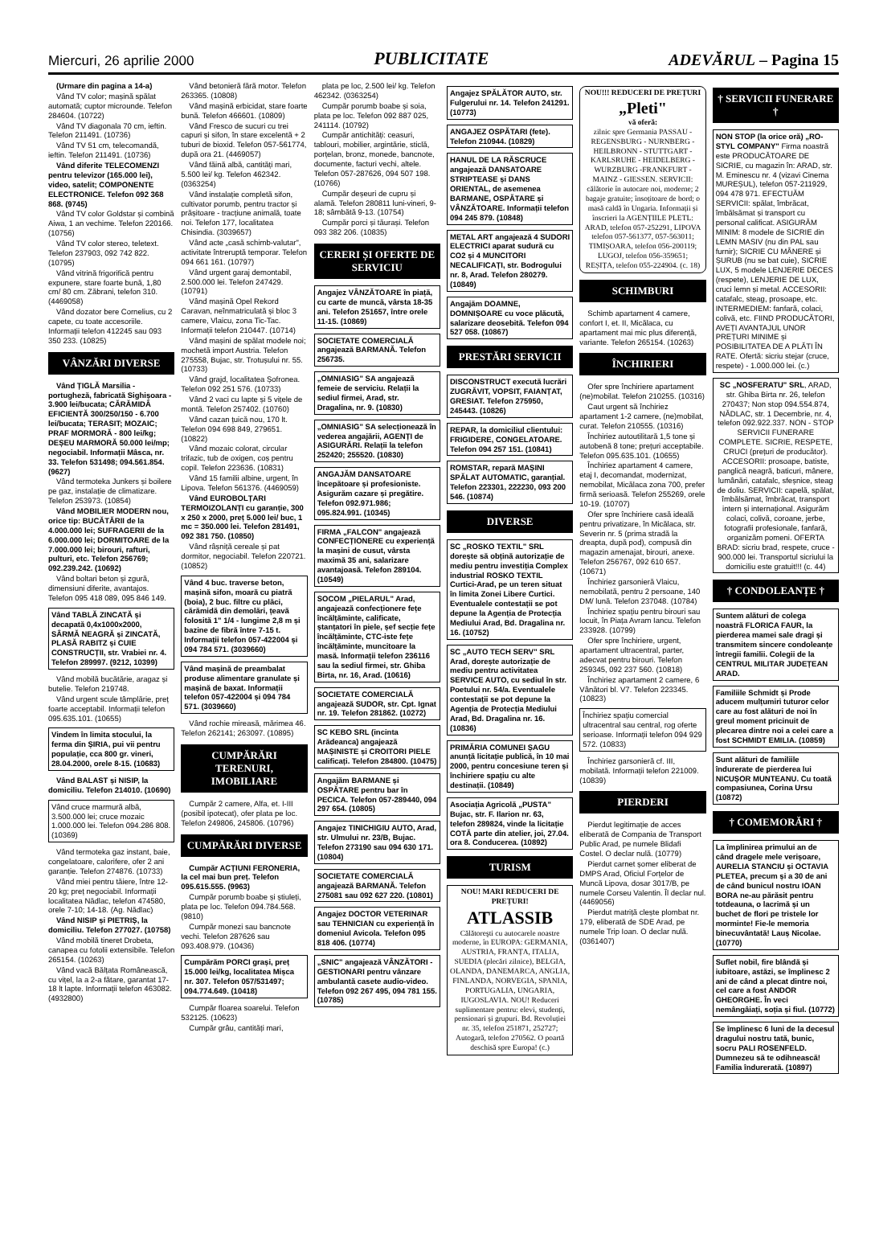Miercuri, 26 aprilie 2000 PUBLICITATE ADEVĂRUL – Pagina 15
(Urmare din pagina a 14-a)
Vând TV color; mașină spălat automată; cuptor microunde. Telefon 284604. (10722)
Vând TV diagonala 70 cm, ieftin. Telefon 211491. (10736)
Vând TV 51 cm, telecomandă, ieftin. Telefon 211491. (10736)
Vând diferite TELECOMENZI pentru televizor (165.000 lei), video, satelit; COMPONENTE ELECTRONICE. Telefon 092 368 868. (9745)
Vând TV color Goldstar și combină Aiwa, 1 an vechime. Telefon 220166. (10756)
Vând TV color stereo, teletext. Telefon 237903, 092 742 822. (10795)
Vând vitrină frigorifică pentru expunere, stare foarte bună, 1,80 cm/ 80 cm. Zăbrani, telefon 310. (4469058)
Vând dozator bere Cornelius, cu 2 capete, cu toate accesoriile. Informații telefon 412245 sau 093 350 233. (10825)
VÂNZĂRI DIVERSE
Vând ȚIGLĂ Marsilia - portugheză, fabricată Sighișoara - 3.900 lei/bucata; CĂRĂMIDĂ EFICIENTĂ 300/250/150 - 6.700 lei/bucata; TERASIT; MOZAIC; PRAF MORMORĂ - 800 lei/kg; DEȘEU MARMORĂ 50.000 lei/mp; negociabil. Informații Mâsca, nr. 33. Telefon 531498; 094.561.854. (9627)
Vând termoteka Junkers și boilere pe gaz, instalație de climatizare. Telefon 253973. (10854)
Vând MOBILIER MODERN nou, orice tip: BUCĂTĂRII de la 4.000.000 lei; SUFRAGERII de la 6.000.000 lei; DORMITOARE de la 7.000.000 lei; birouri, rafturi, pulturi, etc. Telefon 256769; 092.239.242. (10692)
Vând boltari beton și zgură, dimensiuni diferite, avantajos. Telefon 095 418 089, 095 846 149.
Vând TABLĂ ZINCATĂ și decapată 0,4x1000x2000, SÂRMĂ NEAGRĂ și ZINCATĂ, PLASĂ RABITZ și CUIE CONSTRUCȚII, str. Vrabiei nr. 4. Telefon 289997. (9212, 10399)
Vând mobilă bucătărie, aragaz și butelie. Telefon 219748.
Vând urgent scule tâmplărie, preț foarte acceptabil. Informații telefon 095.635.101. (10655)
Vindem în limita stocului, la ferma din ȘIRIA, pui vii pentru populație, cca 800 gr. vineri, 28.04.2000, orele 8-15. (10683)
Vând BALAST și NISIP, la domiciliu. Telefon 214010. (10690)
Vând cruce marmură albă, 3.500.000 lei; cruce mozaic 1.000.000 lei. Telefon 094.286 808. (10369)
Vând termoteka gaz instant, baie, congelatoare, calorifere, ofer 2 ani garanție. Telefon 274876. (10733)
Vând miei pentru tăiere, între 12-20 kg; preț negociabil. Informații localitatea Nădlac, telefon 474580, orele 7-10; 14-18. (Ag. Nădlac)
Vând NISIP și PIETRIȘ, la domiciliu. Telefon 277027. (10758)
Vând mobilă tineret Drobeta, canapea cu fotolii extensibile. Telefon 265154. (10263)
Vând vacă Bălțata Românească, cu vițel, la a 2-a fătare, garantat 17-18 lt lapte. Informații telefon 463082. (4932800)
Vând betonieră fără motor. Telefon 263365. (10808)
Vând mașină erbicidat, stare foarte bună. Telefon 466601. (10809)
Vând Fresco de sucuri cu trei capuri și sifon, în stare excelentă + 2 tuburi de bioxid. Telefon 057-561774, după ora 21. (4469057)
Vând făină albă, cantități mari, 5.500 lei/ kg. Telefon 462342. (0363254)
Vând instalație completă sifon, cultivator porumb, pentru tractor și prășitoare - tracțiune animală, toate noi. Telefon 177, localitatea Chisindia. (3039657)
Vând acte „casă schimb-valutar", activitate întreruptă temporar. Telefon 094 661 161. (10797)
Vând urgent garaj demontabil, 2.500.000 lei. Telefon 247429. (10791)
Vând mașină Opel Rekord Caravan, neînmatriculată și bloc 3 camere, Vlaicu, zona Tic-Tac. Informații telefon 210447. (10714)
Vând mașini de spălat modele noi; mochetă import Austria. Telefon 275558, Bujac, str. Trotușului nr. 55. (10733)
Vând grajd, localitatea Șofronea. Telefon 092 251 576. (10733)
Vând 2 vaci cu lapte și 5 vițele de montă. Telefon 257402. (10760)
Vând cazan țuică nou, 170 lt. Telefon 094 698 849, 279651. (10822)
Vând mozaic colorat, circular trifazic, tub de oxigen, coș pentru copil. Telefon 223636. (10831)
Vând 15 familii albine, urgent, în Lipova. Telefon 561376. (4469059)
Vând EUROBOLȚARI TERMOIZOLANȚI cu garanție, 300 x 250 x 2000, preț 5.000 lei/ buc, 1 mc = 350.000 lei. Telefon 281491, 092 381 750. (10850)
Vând râșniță cereale și pat dormitor, negociabil. Telefon 220721. (10852)
Vând 4 buc. traverse beton, mașină sifon, moară cu piatră (boia), 2 buc. filtre cu plăci, cărămidă din demolări, țeavă folosită 1" 1/4 - lungime 2,8 m și bazine de fibră între 7-15 t. Informații telefon 057-422004 și 094 784 571. (3039660)
Vând mașină de preambalat produse alimentare granulate și mașină de baxat. Informații telefon 057-422004 și 094 784 571. (3039660)
Vând rochie mireasă, mărimea 46. Telefon 262141; 263097. (10895)
CUMPĂRĂRI TERENURI, IMOBILIARE
Cumpăr 2 camere, Alfa, et. I-III (posibil ipotecat), ofer plata pe loc. Telefon 249806, 245806. (10796)
CUMPĂRĂRI DIVERSE
Cumpăr ACȚIUNI FERONERIA, la cel mai bun preț. Telefon 095.615.555. (9963)
Cumpăr porumb boabe și știuleți, plata pe loc. Telefon 094.784.568. (9810)
Cumpăr monezi sau bancnote vechi. Telefon 287626 sau 093.408.979. (10436)
Cumpărăm PORCI grași, preț 15.000 lei/kg, localitatea Mișca nr. 307. Telefon 057/531497; 094.774.649. (10418)
Cumpăr floarea soarelui. Telefon 532125. (10623)
Cumpăr grâu, cantități mari,
plata pe loc, 2.500 lei/ kg. Telefon 462342. (0363254)
Cumpăr porumb boabe și soia, plata pe loc. Telefon 092 887 025, 241114. (10792)
Cumpăr antichități: ceasuri, tablouri, mobilier, argintărie, sticlă, porțelan, bronz, monede, bancnote, documente, facturi vechi, altele. Telefon 057-287626, 094 507 198. (10766)
Cumpăr deșeuri de cupru și alamă. Telefon 280811 luni-vineri, 9-18; sâmbătă 9-13. (10754)
Cumpăr porci și tăurași. Telefon 093 382 206. (10835)
CERERI ȘI OFERTE DE SERVICIU
Angajez VÂNZĂTOARE în piață, cu carte de muncă, vârsta 18-35 ani. Telefon 251657, între orele 11-15. (10869)
SOCIETATE COMERCIALĂ angajează BARMANĂ. Telefon 256735.
„OMNIASIG" SA angajează femeie de serviciu. Relații la sediul firmei, Arad, str. Dragalina, nr. 9. (10830)
„OMNIASIG" SA selecționează în vederea angajării, AGENȚI de ASIGURĂRI. Relații la telefon 252420; 255520. (10830)
ANGAJĂM DANSATOARE începătoare și profesioniste. Asigurăm cazare și pregătire. Telefon 092.971.986; 095.824.991. (10345)
FIRMA „FALCON" angajează CONFECȚIONERE cu experiență la mașini de cusut, vârsta maximă 35 ani, salarizare avantajoasă. Telefon 289104. (10549)
SOCOM „PIELARUL" Arad, angajează confecționere fețe încălțăminte, calificate, ștanțatori în piele, șef secție fețe încălțăminte, CTC-iste fețe încălțăminte, muncitoare la masă. Informații telefon 236116 sau la sediul firmei, str. Ghiba Birta, nr. 16, Arad. (10616)
SOCIETATE COMERCIALĂ angajează SUDOR, str. Cpt. Ignat nr. 19. Telefon 281862. (10272)
SC KEBO SRL (incinta Arădeanca) angajează MAȘINISTE și CROITORI PIELE calificați. Telefon 284800. (10475)
Angajăm BARMANE și OSPĂTARE pentru bar în PECICA. Telefon 057-289440, 094 297 654. (10805)
Angajez TINICHIGIU AUTO, Arad, str. Ulmului nr. 23/B, Bujac. Telefon 273190 sau 094 630 171. (10804)
SOCIETATE COMERCIALĂ angajează BARMANĂ. Telefon 275081 sau 092 627 220. (10801)
Angajez DOCTOR VETERINAR sau TEHNICIAN cu experiență în domeniul Avicola. Telefon 095 818 406. (10774)
„SNIC" angajează VÂNZĂTORI -GESTIONARI pentru vânzare ambulantă casete audio-video. Telefon 092 267 495, 094 781 155. (10785)
Angajez SPĂLĂTOR AUTO, str. Fulgerului nr. 14. Telefon 241291. (10773)
ANGAJEZ OSPĂTARI (fete). Telefon 210944. (10829)
HANUL DE LA RĂSCRUCE angajează DANSATOARE STRIPTEASE și DANS ORIENTAL, de asemenea BARMANE, OSPĂTARE și VÂNZĂTOARE. Informații telefon 094 245 879. (10848)
METAL ART angajează 4 SUDORI ELECTRICI aparat sudură cu CO2 și 4 MUNCITORI NECALIFICAȚI, str. Bodrogului nr. 8, Arad. Telefon 280279. (10849)
Angajăm DOAMNE, DOMNIȘOARE cu voce plăcută, salarizare deosebită. Telefon 094 527 058. (10867)
PRESTĂRI SERVICII
DISCONSTRUCT execută lucrări ZUGRĂVIT, VOPSIT, FAIANȚAT, GRESIAT. Telefon 275950, 245443. (10826)
REPAR, la domiciliul clientului: FRIGIDERE, CONGELATOARE. Telefon 094 257 151. (10841)
ROMSTAR, repară MAȘINI SPĂLAT AUTOMATIC, garanțial. Telefon 223301, 222230, 093 200 546. (10874)
DIVERSE
SC „ROSKO TEXTIL" SRL dorește să obțină autorizație de mediu pentru investiția Complex industrial ROSKO TEXTIL Curtici-Arad, pe un teren situat în limita Zonei Libere Curtici. Eventualele contestații se pot depune la Agenția de Protecția Mediului Arad, Bd. Dragalina nr. 16. (10752)
SC „AUTO TECH SERV" SRL Arad, dorește autorizație de mediu pentru activitatea SERVICE AUTO, cu sediul în str. Poetului nr. 54/a. Eventualele contestații se pot depune la Agenția de Protecția Mediului Arad, Bd. Dragalina nr. 16. (10836)
PRIMĂRIA COMUNEI ȘAGU anunță licitație publică, în 10 mai 2000, pentru concesiune teren și închiriere spațiu cu alte destinații. (10849)
Asociația Agricolă „PUSTA" Bujac, str. F. Ilarion nr. 63, telefon 289824, vinde la licitație COTĂ parte din atelier, joi, 27.04. ora 8. Conducerea. (10892)
TURISM
NOU! MARI REDUCERI DE PREȚURI!
ATLASSIB
Călătoreşti cu autocarele noastre moderne, în EUROPA: GERMANIA, AUSTRIA, FRANȚA, ITALIA, SUEDIA (plecări zilnice), BELGIA, OLANDA, DANEMARCA, ANGLIA, FINLANDA, NORVEGIA, SPANIA, PORTUGALIA, UNGARIA, IUGOSLAVIA. NOU! Reduceri suplimentare pentru: elevi, studenți, pensionari și grupuri. Bd. Revoluției nr. 35, telefon 251871, 252727; Autogară, telefon 270562. O poartă deschisă spre Europa! (c.)
NOU!!! REDUCERI DE PREȚURI
„Pleti"
vă oferă:
zilnic spre Germania PASSAU - REGENSBURG - NURNBERG - HEILBRONN - STUTTGART - KARLSRUHE - HEIDELBERG - WURZBURG -FRANKFURT - MAINZ - GIESSEN. SERVICII: călătorie în autocare noi, moderne; 2 bagaje gratuite; însoțitoare de bord; o masă caldă în Ungaria. Informații și înscrieri la AGENȚIILE PLETL: ARAD, telefon 057-252291, LIPOVA telefon 057-561377, 057-563011; TIMIȘOARA, telefon 056-200119; LUGOJ, telefon 056-359651; REȘIȚA, telefon 055-224904. (c. 18)
SCHIMBURI
Schimb apartament 4 camere, confort I, et. II, Micălaca, cu apartament mai mic plus diferență, variante. Telefon 265154. (10263)
ÎNCHIRIERI
Ofer spre închiriere apartament (ne)mobilat. Telefon 210255. (10316)
Caut urgent să închiriez apartament 1-2 camere, (ne)mobilat, curat. Telefon 210555. (10316)
Închiriez autoutilitară 1,5 tone și autobenă 8 tone; prețuri acceptabile. Telefon 095.635.101. (10655)
Închiriez apartament 4 camere, etaj I, decomandat, modernizat, nemobilat, Micălaca zona 700, prefer firmă serioasă. Telefon 255269, orele 10-19. (10707)
Ofer spre închiriere casă ideală pentru privatizare, în Micălaca, str. Severin nr. 5 (prima stradă la dreapta, după pod), compusă din magazin amenajat, birouri, anexe. Telefon 256767, 092 610 657. (10671)
Închiriez garsonieră Vlaicu, nemobilată, pentru 2 persoane, 140 DM/ lună. Telefon 237048. (10784)
Închiriez spațiu pentru birouri sau locuit, în Piața Avram Iancu. Telefon 233928. (10799)
Ofer spre închiriere, urgent, apartament ultracentral, parter, adecvat pentru birouri. Telefon 259345, 092 237 560. (10818)
Închiriez apartament 2 camere, 6 Vânători bl. V7. Telefon 223345. (10823)
Închiriez spațiu comercial ultracentral sau central, rog oferte serioase. Informații telefon 094 929 572. (10833)
Închiriez garsonieră cf. III, mobilată. Informații telefon 221009. (10839)
PIERDERI
Pierdut legitimație de acces eliberată de Compania de Transport Public Arad, pe numele Blidafi Costel. O declar nulă. (10779)
Pierdut carnet șomer eliberat de DMPS Arad, Oficiul Forțelor de Muncă Lipova, dosar 3017/B, pe numele Corseu Valentin. Îl declar nul. (4469056)
Pierdut matriță clește plombat nr. 179, eliberată de SDE Arad, pe numele Trip Ioan. O declar nulă. (0361407)
† SERVICII FUNERARE †
NON STOP (la orice oră) „RO-STYL COMPANY" Firma noastră este PRODUCĂTOARE DE SICRIE, cu magazin în: ARAD, str. M. Eminescu nr. 4 (vizavi Cinema MUREȘUL), telefon 057-211929, 094 478 971. EFECTUĂM SERVICII: spălat, îmbrăcat, îmbălsămat și transport cu personal calificat. ASIGURĂM MINIM: 8 modele de SICRIE din LEMN MASIV (nu din PAL sau furnir); SICRIE CU MÂNERE și ȘURUB (nu se bat cuie), SICRIE LUX, 5 modele LENJERIE DECES (respete), LENJERIE DE LUX, cruci lemn și metal. ACCESORII: catafalc, steag, prosoape, etc. INTERMEDIEM: fanfară, colaci, colivă, etc. FIIND PRODUCĂTORI, AVEȚI AVANTAJUL UNOR PREȚURI MINIME și POSIBILITATEA DE A PLĂTI ÎN RATE. Ofertă: sicriu stejar (cruce, respete) - 1.000.000 lei. (c.)
SC „NOSFERATU" SRL, ARAD, str. Ghiba Birta nr. 26, telefon 270437; Non stop 094.554.874, NĂDLAC, str. 1 Decembrie, nr. 4, telefon 092.922.337. NON - STOP SERVICII FUNERARE COMPLETE. SICRIE, RESPETE, CRUCI (prețuri de producător). ACCESORII: prosoape, batiste, panglică neagră, baticuri, mânere, lumânări, catafalc, sfeșnice, steag de doliu. SERVICII: capelă, spălat, îmbălsămat, îmbrăcat, transport intern și internațional. Asigurăm colaci, colivă, coroane, jerbe, fotografii profesionale, fanfară, organizăm pomeni. OFERTA BRAD: sicriu brad, respete, cruce - 900.000 lei. Transportul sicriului la domiciliu este gratuit!!! (c. 44)
† CONDOLEANȚE †
Suntem alături de colega noastră FLORICA FAUR, la pierderea mamei sale dragi și transmitem sincere condoleanțe întregii familii. Colegii de la CENTRUL MILITAR JUDEȚEAN ARAD.
Familiile Schmidt și Prode aducem mulțumiri tuturor celor care au fost alături de noi în greul moment pricinuit de plecarea dintre noi a celei care a fost SCHMIDT EMILIA. (10859)
Sunt alături de familiile îndurerate de pierderea lui NICUȘOR MUNTEANU. Cu toată compasiunea, Corina Ursu (10872)
† COMEMORĂRI †
La împlinirea primului an de când dragele mele verișoare, AURELIA STANCIU și OCTAVIA PLETEA, precum și a 30 de ani de când bunicul nostru IOAN BORA ne-au părăsit pentru totdeauna, o lacrimă și un buchet de flori pe tristele lor morminte! Fie-le memoria binecuvântată! Lauș Nicolae. (10770)
Suflet nobil, fire blândă și iubitoare, astăzi, se împlinesc 2 ani de când a plecat dintre noi, cel care a fost ANDOR GHEORGHE. În veci nemângâiați, soția și fiul. (10772)
Se împlinesc 6 luni de la decesul dragului nostru tată, bunic, socru PALI ROSENFELD. Dumnezeu să te odihnească! Familia îndurerată. (10897)